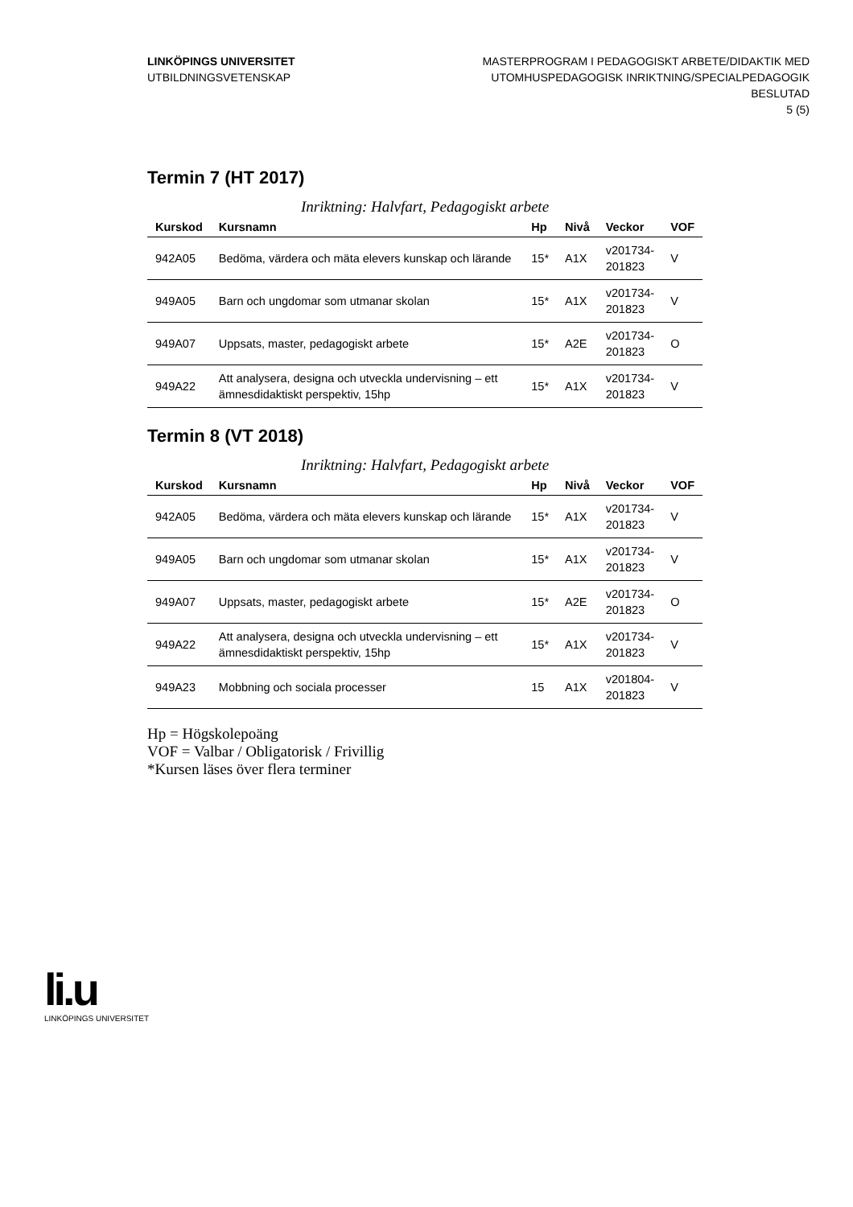LINKÖPINGS UNIVERSITET
UTBILDNINGSVETENSKAP
MASTERPROGRAM I PEDAGOGISKT ARBETE/DIDAKTIK MED
UTOMHUSPEDAGOGISK INRIKTNING/SPECIALPEDAGOGIK
BESLUTAD
5 (5)
Termin 7 (HT 2017)
Inriktning: Halvfart, Pedagogiskt arbete
| Kurskod | Kursnamn | Hp | Nivå | Veckor | VOF |
| --- | --- | --- | --- | --- | --- |
| 942A05 | Bedöma, värdera och mäta elevers kunskap och lärande | 15* | A1X | v201734- 201823 | V |
| 949A05 | Barn och ungdomar som utmanar skolan | 15* | A1X | v201734- 201823 | V |
| 949A07 | Uppsats, master, pedagogiskt arbete | 15* | A2E | v201734- 201823 | O |
| 949A22 | Att analysera, designa och utveckla undervisning – ett ämnesdidaktiskt perspektiv, 15hp | 15* | A1X | v201734- 201823 | V |
Termin 8 (VT 2018)
Inriktning: Halvfart, Pedagogiskt arbete
| Kurskod | Kursnamn | Hp | Nivå | Veckor | VOF |
| --- | --- | --- | --- | --- | --- |
| 942A05 | Bedöma, värdera och mäta elevers kunskap och lärande | 15* | A1X | v201734- 201823 | V |
| 949A05 | Barn och ungdomar som utmanar skolan | 15* | A1X | v201734- 201823 | V |
| 949A07 | Uppsats, master, pedagogiskt arbete | 15* | A2E | v201734- 201823 | O |
| 949A22 | Att analysera, designa och utveckla undervisning – ett ämnesdidaktiskt perspektiv, 15hp | 15* | A1X | v201734- 201823 | V |
| 949A23 | Mobbning och sociala processer | 15 | A1X | v201804- 201823 | V |
Hp = Högskolepoäng
VOF = Valbar / Obligatorisk / Frivillig
*Kursen läses över flera terminer
li.u
LINKÖPINGS UNIVERSITET